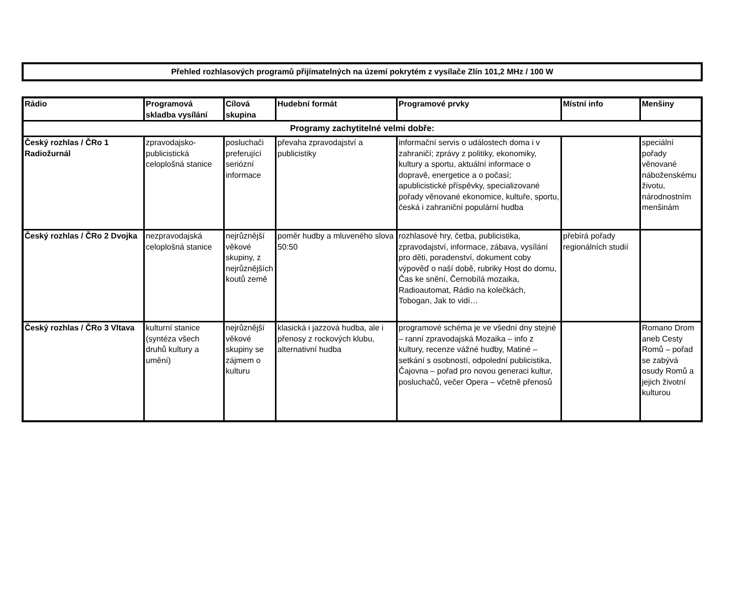Přehled rozhlasových programů přijímatelných na území pokrytém z vysílače Zlín 101,2 MHz / 100 W
| Rádio | Programová skladba vysílání | Cílová skupina | Hudební formát | Programové prvky | Místní info | Menšiny |
| --- | --- | --- | --- | --- | --- | --- |
| Programy zachytitelné velmi dobře: | | | | | | |
| Český rozhlas / ČRo 1 Radiožurnál | zpravodajsko-publicistická celoplošná stanice | posluchači preferující seriózní informace | převaha zpravodajství a publicistiky | informační servis o událostech doma i v zahraničí; zprávy z politiky, ekonomiky, kultury a sportu, aktuální informace o dopravě, energetice a o počasí; apublicistické příspěvky, specializované pořady věnované ekonomice, kultuře, sportu, česká i zahraniční populární hudba | | speciální pořady věnované náboženskému životu, národnostním menšinám |
| Český rozhlas / ČRo 2 Dvojka | nezpravodajská celoplošná stanice | nejrůznější věkové skupiny, z nejrůznějších koutů země | poměr hudby a mluveného slova 50:50 | rozhlasové hry, četba, publicistika, zpravodajství, informace, zábava, vysílání pro děti, poradenství, dokument coby výpověď o naší době, rubriky Host do domu, Čas ke snění, Černobílá mozaika, Radioautomat, Rádio na kolečkách, Tobogan, Jak to vidí… | přebírá pořady regionálních studií | |
| Český rozhlas / ČRo 3 Vltava | kulturní stanice (syntéza všech druhů kultury a umění) | nejrůznější věkové skupiny se zájmem o kulturu | klasická i jazzová hudba, ale i přenosy z rockových klubu, alternativní hudba | programové schéma je ve všední dny stejné – ranní zpravodajská Mozaika – info z kultury, recenze vážné hudby, Matiné – setkání s osobností, odpolední publicistika, Čajovna – pořad pro novou generaci kultur, posluchačů, večer Opera – včetně přenosů | | Romano Drom aneb Cesty Romů – pořad se zabývá osudy Romů a jejich životní kulturou |